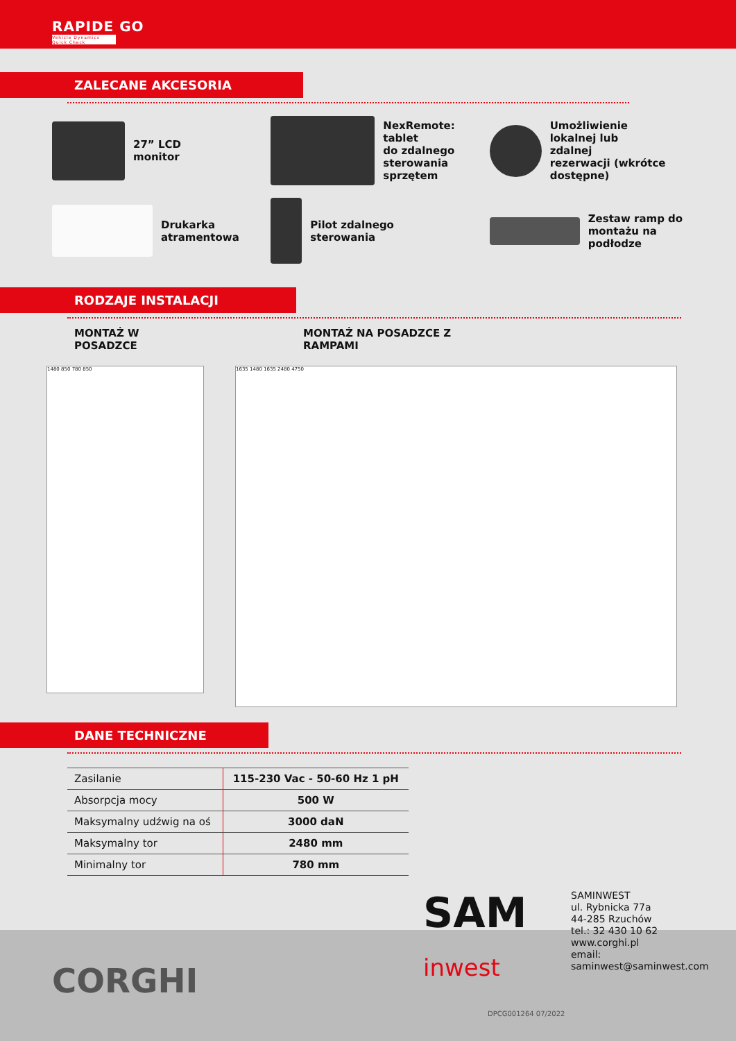RAPIDE GO
Vehicle Dynamics Quick Check
ZALECANE AKCESORIA
27” LCD
monitor
NexRemote: tablet
do zdalnego
sterowania sprzętem
Umożliwienie
lokalnej lub
zdalnej
rezerwacji (wkrótce dostępne)
Drukarka
atramentowa
Pilot zdalnego
sterowania
Zestaw ramp do
montażu na
podłodze
RODZAJE INSTALACJI
MONTAŻ W
POSADZCE
MONTAŻ NA POSADZCE Z
RAMPAMI
1480 850 780 850
1635 1480 1635 2480 4750
DANE TECHNICZNE
| Zasilanie | 115-230 Vac - 50-60 Hz 1 pH |
| Absorpcja mocy | 500 W |
| Maksymalny udźwig na oś | 3000 daN |
| Maksymalny tor | 2480 mm |
| Minimalny tor | 780 mm |
SAM
inwest
SAMINWEST
ul. Rybnicka 77a
44-285 Rzuchów
tel.: 32 430 10 62
www.corghi.pl
email: saminwest@saminwest.com
CORGHI
DPCG001264 07/2022